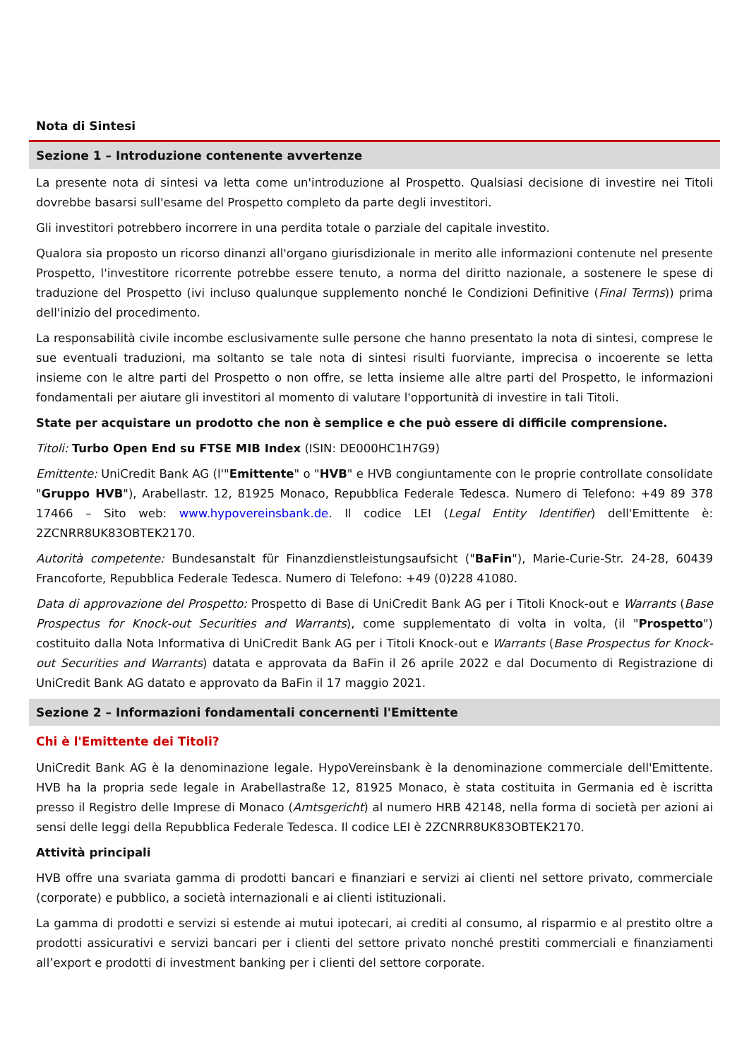Nota di Sintesi
Sezione 1 – Introduzione contenente avvertenze
La presente nota di sintesi va letta come un'introduzione al Prospetto. Qualsiasi decisione di investire nei Titoli dovrebbe basarsi sull'esame del Prospetto completo da parte degli investitori.
Gli investitori potrebbero incorrere in una perdita totale o parziale del capitale investito.
Qualora sia proposto un ricorso dinanzi all'organo giurisdizionale in merito alle informazioni contenute nel presente Prospetto, l'investitore ricorrente potrebbe essere tenuto, a norma del diritto nazionale, a sostenere le spese di traduzione del Prospetto (ivi incluso qualunque supplemento nonché le Condizioni Definitive (Final Terms)) prima dell'inizio del procedimento.
La responsabilità civile incombe esclusivamente sulle persone che hanno presentato la nota di sintesi, comprese le sue eventuali traduzioni, ma soltanto se tale nota di sintesi risulti fuorviante, imprecisa o incoerente se letta insieme con le altre parti del Prospetto o non offre, se letta insieme alle altre parti del Prospetto, le informazioni fondamentali per aiutare gli investitori al momento di valutare l'opportunità di investire in tali Titoli.
State per acquistare un prodotto che non è semplice e che può essere di difficile comprensione.
Titoli: Turbo Open End su FTSE MIB Index (ISIN: DE000HC1H7G9)
Emittente: UniCredit Bank AG (l'"Emittente" o "HVB" e HVB congiuntamente con le proprie controllate consolidate "Gruppo HVB"), Arabellastr. 12, 81925 Monaco, Repubblica Federale Tedesca. Numero di Telefono: +49 89 378 17466 – Sito web: www.hypovereinsbank.de. Il codice LEI (Legal Entity Identifier) dell'Emittente è: 2ZCNRR8UK83OBTEK2170.
Autorità competente: Bundesanstalt für Finanzdienstleistungsaufsicht ("BaFin"), Marie-Curie-Str. 24-28, 60439 Francoforte, Repubblica Federale Tedesca. Numero di Telefono: +49 (0)228 41080.
Data di approvazione del Prospetto: Prospetto di Base di UniCredit Bank AG per i Titoli Knock-out e Warrants (Base Prospectus for Knock-out Securities and Warrants), come supplementato di volta in volta, (il "Prospetto") costituito dalla Nota Informativa di UniCredit Bank AG per i Titoli Knock-out e Warrants (Base Prospectus for Knock-out Securities and Warrants) datata e approvata da BaFin il 26 aprile 2022 e dal Documento di Registrazione di UniCredit Bank AG datato e approvato da BaFin il 17 maggio 2021.
Sezione 2 – Informazioni fondamentali concernenti l'Emittente
Chi è l'Emittente dei Titoli?
UniCredit Bank AG è la denominazione legale. HypoVereinsbank è la denominazione commerciale dell'Emittente. HVB ha la propria sede legale in Arabellastraße 12, 81925 Monaco, è stata costituita in Germania ed è iscritta presso il Registro delle Imprese di Monaco (Amtsgericht) al numero HRB 42148, nella forma di società per azioni ai sensi delle leggi della Repubblica Federale Tedesca. Il codice LEI è 2ZCNRR8UK83OBTEK2170.
Attività principali
HVB offre una svariata gamma di prodotti bancari e finanziari e servizi ai clienti nel settore privato, commerciale (corporate) e pubblico, a società internazionali e ai clienti istituzionali.
La gamma di prodotti e servizi si estende ai mutui ipotecari, ai crediti al consumo, al risparmio e al prestito oltre a prodotti assicurativi e servizi bancari per i clienti del settore privato nonché prestiti commerciali e finanziamenti all’export e prodotti di investment banking per i clienti del settore corporate.